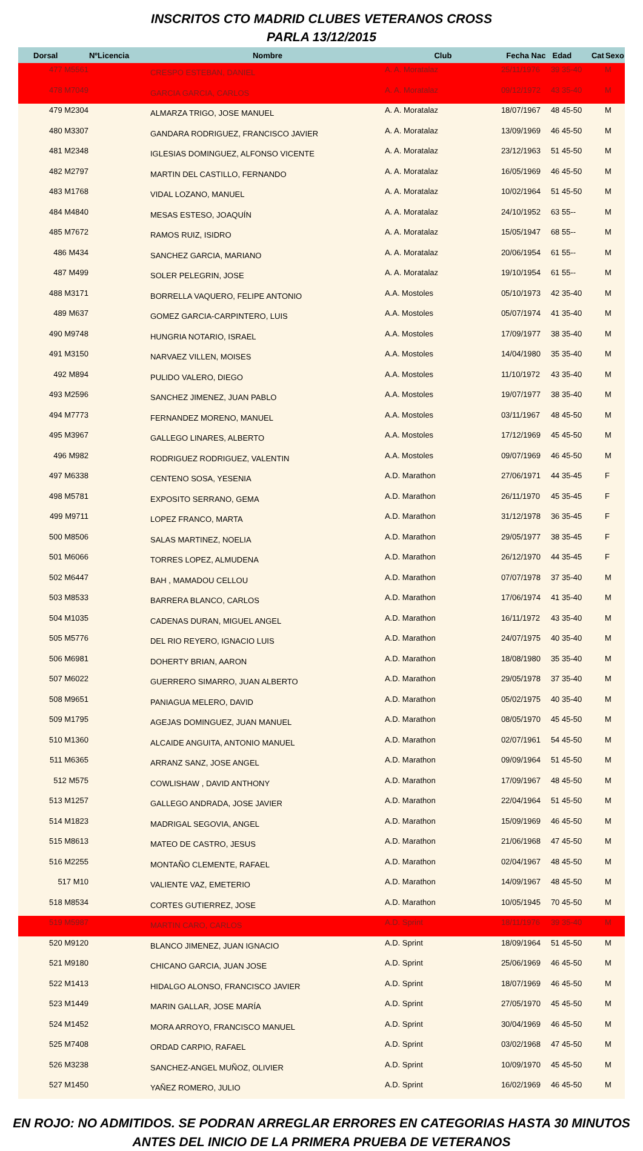INSCRITOS CTO MADRID CLUBES VETERANOS CROSS
PARLA 13/12/2015
| Dorsal | NºLicencia | Nombre | Club | Fecha Nac | Edad | Cat | Sexo |
| --- | --- | --- | --- | --- | --- | --- | --- |
| 477 M5561 | | CRESPO ESTEBAN, DANIEL | A. A. Moratalaz | 25/11/1976 | 39 35-40 | | M |
| 478 M7049 | | GARCIA GARCIA, CARLOS | A. A. Moratalaz | 09/12/1972 | 43 35-40 | | M |
| 479 M2304 | | ALMARZA TRIGO, JOSE MANUEL | A. A. Moratalaz | 18/07/1967 | 48 45-50 | | M |
| 480 M3307 | | GANDARA RODRIGUEZ, FRANCISCO JAVIER | A. A. Moratalaz | 13/09/1969 | 46 45-50 | | M |
| 481 M2348 | | IGLESIAS DOMINGUEZ, ALFONSO VICENTE | A. A. Moratalaz | 23/12/1963 | 51 45-50 | | M |
| 482 M2797 | | MARTIN DEL CASTILLO, FERNANDO | A. A. Moratalaz | 16/05/1969 | 46 45-50 | | M |
| 483 M1768 | | VIDAL LOZANO, MANUEL | A. A. Moratalaz | 10/02/1964 | 51 45-50 | | M |
| 484 M4840 | | MESAS ESTESO, JOAQUÍN | A. A. Moratalaz | 24/10/1952 | 63 55-- | | M |
| 485 M7672 | | RAMOS RUIZ, ISIDRO | A. A. Moratalaz | 15/05/1947 | 68 55-- | | M |
| 486 M434 | | SANCHEZ GARCIA, MARIANO | A. A. Moratalaz | 20/06/1954 | 61 55-- | | M |
| 487 M499 | | SOLER PELEGRIN, JOSE | A. A. Moratalaz | 19/10/1954 | 61 55-- | | M |
| 488 M3171 | | BORRELLA VAQUERO, FELIPE ANTONIO | A.A. Mostoles | 05/10/1973 | 42 35-40 | | M |
| 489 M637 | | GOMEZ GARCIA-CARPINTERO, LUIS | A.A. Mostoles | 05/07/1974 | 41 35-40 | | M |
| 490 M9748 | | HUNGRIA NOTARIO, ISRAEL | A.A. Mostoles | 17/09/1977 | 38 35-40 | | M |
| 491 M3150 | | NARVAEZ VILLEN, MOISES | A.A. Mostoles | 14/04/1980 | 35 35-40 | | M |
| 492 M894 | | PULIDO VALERO, DIEGO | A.A. Mostoles | 11/10/1972 | 43 35-40 | | M |
| 493 M2596 | | SANCHEZ JIMENEZ, JUAN PABLO | A.A. Mostoles | 19/07/1977 | 38 35-40 | | M |
| 494 M7773 | | FERNANDEZ MORENO, MANUEL | A.A. Mostoles | 03/11/1967 | 48 45-50 | | M |
| 495 M3967 | | GALLEGO LINARES, ALBERTO | A.A. Mostoles | 17/12/1969 | 45 45-50 | | M |
| 496 M982 | | RODRIGUEZ RODRIGUEZ, VALENTIN | A.A. Mostoles | 09/07/1969 | 46 45-50 | | M |
| 497 M6338 | | CENTENO SOSA, YESENIA | A.D. Marathon | 27/06/1971 | 44 35-45 | | F |
| 498 M5781 | | EXPOSITO SERRANO, GEMA | A.D. Marathon | 26/11/1970 | 45 35-45 | | F |
| 499 M9711 | | LOPEZ FRANCO, MARTA | A.D. Marathon | 31/12/1978 | 36 35-45 | | F |
| 500 M8506 | | SALAS MARTINEZ, NOELIA | A.D. Marathon | 29/05/1977 | 38 35-45 | | F |
| 501 M6066 | | TORRES LOPEZ, ALMUDENA | A.D. Marathon | 26/12/1970 | 44 35-45 | | F |
| 502 M6447 | | BAH , MAMADOU CELLOU | A.D. Marathon | 07/07/1978 | 37 35-40 | | M |
| 503 M8533 | | BARRERA BLANCO, CARLOS | A.D. Marathon | 17/06/1974 | 41 35-40 | | M |
| 504 M1035 | | CADENAS DURAN, MIGUEL ANGEL | A.D. Marathon | 16/11/1972 | 43 35-40 | | M |
| 505 M5776 | | DEL RIO REYERO, IGNACIO LUIS | A.D. Marathon | 24/07/1975 | 40 35-40 | | M |
| 506 M6981 | | DOHERTY BRIAN, AARON | A.D. Marathon | 18/08/1980 | 35 35-40 | | M |
| 507 M6022 | | GUERRERO SIMARRO, JUAN ALBERTO | A.D. Marathon | 29/05/1978 | 37 35-40 | | M |
| 508 M9651 | | PANIAGUA MELERO, DAVID | A.D. Marathon | 05/02/1975 | 40 35-40 | | M |
| 509 M1795 | | AGEJAS DOMINGUEZ, JUAN MANUEL | A.D. Marathon | 08/05/1970 | 45 45-50 | | M |
| 510 M1360 | | ALCAIDE ANGUITA, ANTONIO MANUEL | A.D. Marathon | 02/07/1961 | 54 45-50 | | M |
| 511 M6365 | | ARRANZ SANZ, JOSE ANGEL | A.D. Marathon | 09/09/1964 | 51 45-50 | | M |
| 512 M575 | | COWLISHAW , DAVID ANTHONY | A.D. Marathon | 17/09/1967 | 48 45-50 | | M |
| 513 M1257 | | GALLEGO ANDRADA, JOSE JAVIER | A.D. Marathon | 22/04/1964 | 51 45-50 | | M |
| 514 M1823 | | MADRIGAL SEGOVIA, ANGEL | A.D. Marathon | 15/09/1969 | 46 45-50 | | M |
| 515 M8613 | | MATEO DE CASTRO, JESUS | A.D. Marathon | 21/06/1968 | 47 45-50 | | M |
| 516 M2255 | | MONTAÑO CLEMENTE, RAFAEL | A.D. Marathon | 02/04/1967 | 48 45-50 | | M |
| 517 M10 | | VALIENTE VAZ, EMETERIO | A.D. Marathon | 14/09/1967 | 48 45-50 | | M |
| 518 M8534 | | CORTES GUTIERREZ, JOSE | A.D. Marathon | 10/05/1945 | 70 45-50 | | M |
| 519 M5987 | | MARTIN CARO, CARLOS | A.D. Sprint | 18/11/1976 | 39 35-40 | | M |
| 520 M9120 | | BLANCO JIMENEZ, JUAN IGNACIO | A.D. Sprint | 18/09/1964 | 51 45-50 | | M |
| 521 M9180 | | CHICANO GARCIA, JUAN JOSE | A.D. Sprint | 25/06/1969 | 46 45-50 | | M |
| 522 M1413 | | HIDALGO ALONSO, FRANCISCO JAVIER | A.D. Sprint | 18/07/1969 | 46 45-50 | | M |
| 523 M1449 | | MARIN GALLAR, JOSE MARÍA | A.D. Sprint | 27/05/1970 | 45 45-50 | | M |
| 524 M1452 | | MORA ARROYO, FRANCISCO MANUEL | A.D. Sprint | 30/04/1969 | 46 45-50 | | M |
| 525 M7408 | | ORDAD CARPIO, RAFAEL | A.D. Sprint | 03/02/1968 | 47 45-50 | | M |
| 526 M3238 | | SANCHEZ-ANGEL MUÑOZ, OLIVIER | A.D. Sprint | 10/09/1970 | 45 45-50 | | M |
| 527 M1450 | | YAÑEZ ROMERO, JULIO | A.D. Sprint | 16/02/1969 | 46 45-50 | | M |
EN ROJO: NO ADMITIDOS. SE PODRAN ARREGLAR ERRORES EN CATEGORIAS HASTA 30 MINUTOS
ANTES DEL INICIO DE LA PRIMERA PRUEBA DE VETERANOS